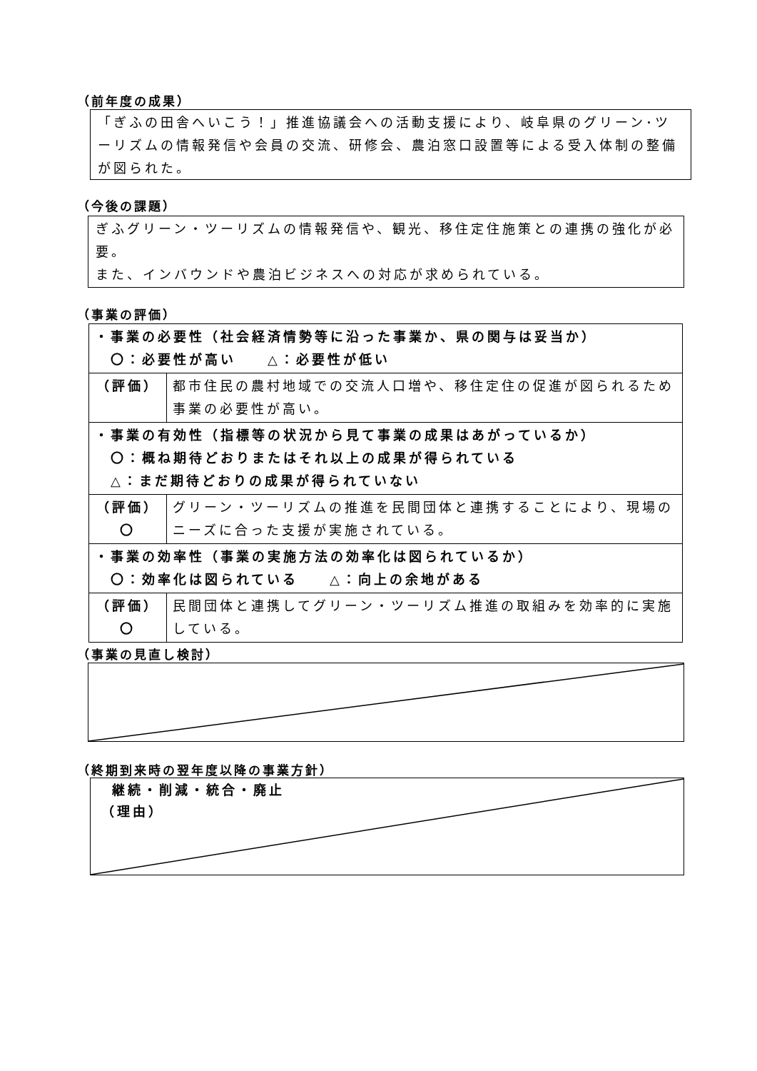（前年度の成果）
「ぎふの田舎へいこう！」推進協議会への活動支援により、岐阜県のグリーン･ツーリズムの情報発信や会員の交流、研修会、農泊窓口設置等による受入体制の整備が図られた。
（今後の課題）
ぎふグリーン・ツーリズムの情報発信や、観光、移住定住施策との連携の強化が必要。
また、インバウンドや農泊ビジネスへの対応が求められている。
（事業の評価）
| ・事業の必要性（社会経済情勢等に沿った事業か、県の関与は妥当か） 〇：必要性が高い △：必要性が低い | |
| （評価） | 都市住民の農村地域での交流人口増や、移住定住の促進が図られるため事業の必要性が高い。 |
| ・事業の有効性（指標等の状況から見て事業の成果はあがっているか） 〇：概ね期待どおりまたはそれ以上の成果が得られている △：まだ期待どおりの成果が得られていない | |
| （評価） 〇 | グリーン・ツーリズムの推進を民間団体と連携することにより、現場のニーズに合った支援が実施されている。 |
| ・事業の効率性（事業の実施方法の効率化は図られているか） 〇：効率化は図られている △：向上の余地がある | |
| （評価） 〇 | 民間団体と連携してグリーン・ツーリズム推進の取組みを効率的に実施している。 |
（事業の見直し検討）
（終期到来時の翌年度以降の事業方針）
継続・削減・統合・廃止
（理由）